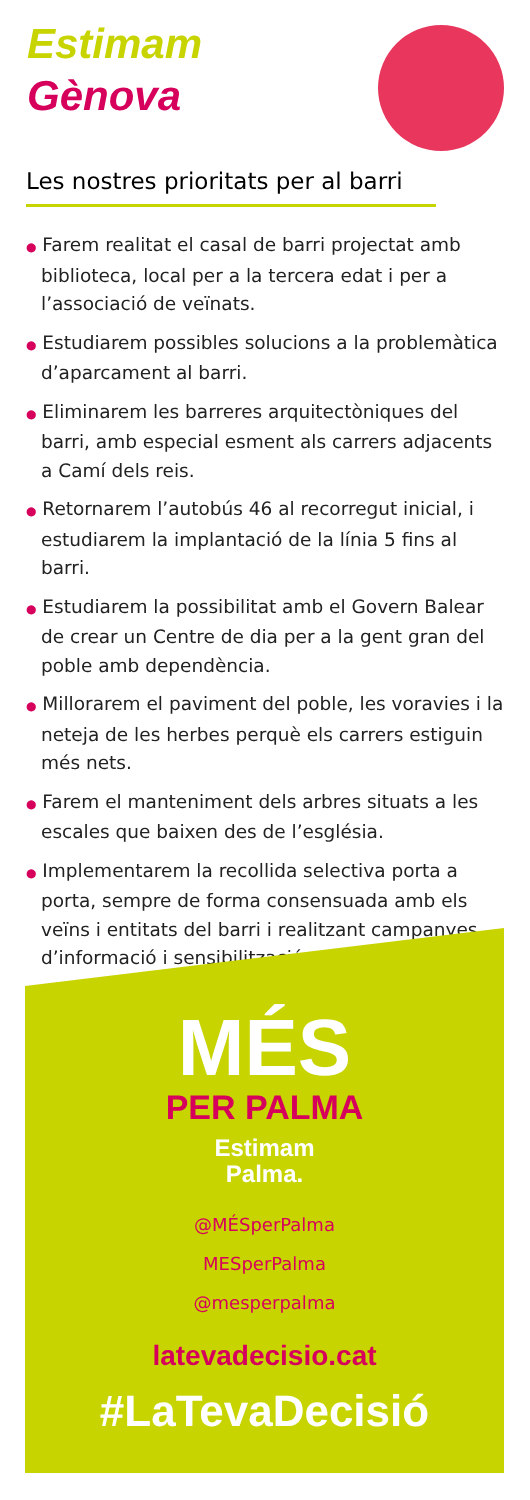Estimam
Gènova
Les nostres prioritats per al barri
● Farem realitat el casal de barri projectat amb biblioteca, local per a la tercera edat i per a l’associació de veïnats.
● Estudiarem possibles solucions a la problemàtica d’aparcament al barri.
● Eliminarem les barreres arquitectòniques del barri, amb especial esment als carrers adjacents a Camí dels reis.
● Retornarem l’autobús 46 al recorregut inicial, i estudiarem la implantació de la línia 5 fins al barri.
● Estudiarem la possibilitat amb el Govern Balear de crear un Centre de dia per a la gent gran del poble amb dependència.
● Millorarem el paviment del poble, les voravies i la neteja de les herbes perquè els carrers estiguin més nets.
● Farem el manteniment dels arbres situats a les escales que baixen des de l’església.
● Implementarem la recollida selectiva porta a porta, sempre de forma consensuada amb els veïns i entitats del barri i realitzant campanyes d’informació i sensibilització.
MÉS
PER PALMA
Estimam
Palma.
@MÉSperPalma
MESperPalma
@mesperpalma
latevadecisio.cat
#LaTevaDecisió